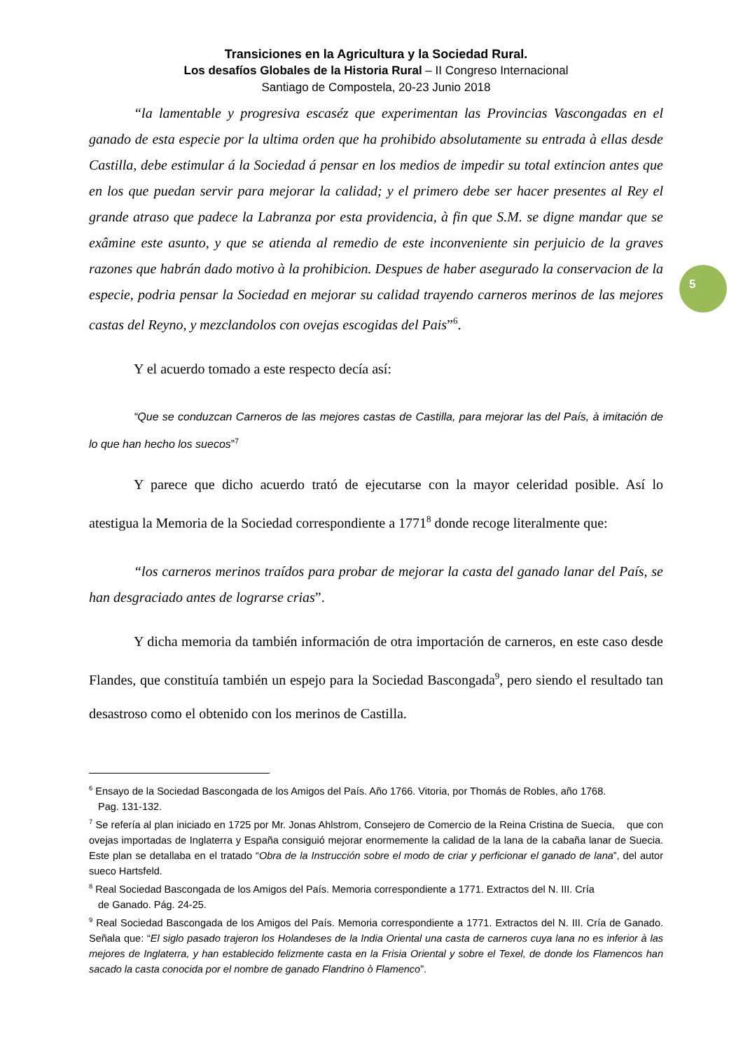Transiciones en la Agricultura y la Sociedad Rural.
Los desafíos Globales de la Historia Rural – II Congreso Internacional
Santiago de Compostela, 20-23 Junio 2018
“la lamentable y progresiva escaséz que experimentan las Provincias Vascongadas en el ganado de esta especie por la ultima orden que ha prohibido absolutamente su entrada à ellas desde Castilla, debe estimular á la Sociedad á pensar en los medios de impedir su total extincion antes que en los que puedan servir para mejorar la calidad; y el primero debe ser hacer presentes al Rey el grande atraso que padece la Labranza por esta providencia, à fin que S.M. se digne mandar que se exâmine este asunto, y que se atienda al remedio de este inconveniente sin perjuicio de la graves razones que habrán dado motivo à la prohibicion. Despues de haber asegurado la conservacion de la especie, podria pensar la Sociedad en mejorar su calidad trayendo carneros merinos de las mejores castas del Reyno, y mezclandolos con ovejas escogidas del Pais”<sup>6</sup>.
Y el acuerdo tomado a este respecto decía así:
“Que se conduzcan Carneros de las mejores castas de Castilla, para mejorar las del País, à imitación de lo que han hecho los suecos”<sup>7</sup>
Y parece que dicho acuerdo trató de ejecutarse con la mayor celeridad posible. Así lo atestigua la Memoria de la Sociedad correspondiente a 1771<sup>8</sup> donde recoge literalmente que:
“los carneros merinos traídos para probar de mejorar la casta del ganado lanar del País, se han desgraciado antes de lograrse crias”.
Y dicha memoria da también información de otra importación de carneros, en este caso desde Flandes, que constituía también un espejo para la Sociedad Bascongada<sup>9</sup>, pero siendo el resultado tan desastroso como el obtenido con los merinos de Castilla.
<sup>6</sup> Ensayo de la Sociedad Bascongada de los Amigos del País. Año 1766. Vitoria, por Thomás de Robles, año 1768.
Pag. 131-132.
<sup>7</sup> Se refería al plan iniciado en 1725 por Mr. Jonas Ahlstrom, Consejero de Comercio de la Reina Cristina de Suecia, que con ovejas importadas de Inglaterra y España consiguió mejorar enormemente la calidad de la lana de la cabaña lanar de Suecia. Este plan se detallaba en el tratado “Obra de la Instrucción sobre el modo de criar y perficionar el ganado de lana”, del autor sueco Hartsfeld.
<sup>8</sup> Real Sociedad Bascongada de los Amigos del País. Memoria correspondiente a 1771. Extractos del N. III. Cría
de Ganado. Pág. 24-25.
<sup>9</sup> Real Sociedad Bascongada de los Amigos del País. Memoria correspondiente a 1771. Extractos del N. III. Cría de Ganado. Señala que: “El siglo pasado trajeron los Holandeses de la India Oriental una casta de carneros cuya lana no es inferior à las mejores de Inglaterra, y han establecido felizmente casta en la Frisia Oriental y sobre el Texel, de donde los Flamencos han sacado la casta conocida por el nombre de ganado Flandrino ò Flamenco”.
5